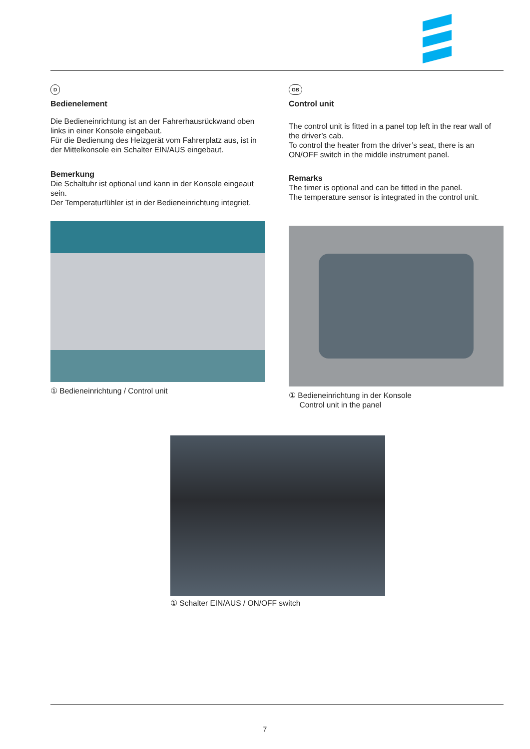D
Bedienelement
Die Bedieneinrichtung ist an der Fahrerhausrückwand oben links in einer Konsole eingebaut.
Für die Bedienung des Heizgerät vom Fahrerplatz aus, ist in der Mittelkonsole ein Schalter EIN/AUS eingebaut.
Bemerkung
Die Schaltuhr ist optional und kann in der Konsole eingeaut sein.
Der Temperaturfühler ist in der Bedieneinrichtung integriet.
① Bedieneinrichtung / Control unit
GB
Control unit
The control unit is fitted in a panel top left in the rear wall of the driver’s cab.
To control the heater from the driver’s seat, there is an ON/OFF switch in the middle instrument panel.
Remarks
The timer is optional and can be fitted in the panel.
The temperature sensor is integrated in the control unit.
① Bedieneinrichtung in der Konsole
Control unit in the panel
① Schalter EIN/AUS / ON/OFF switch
7